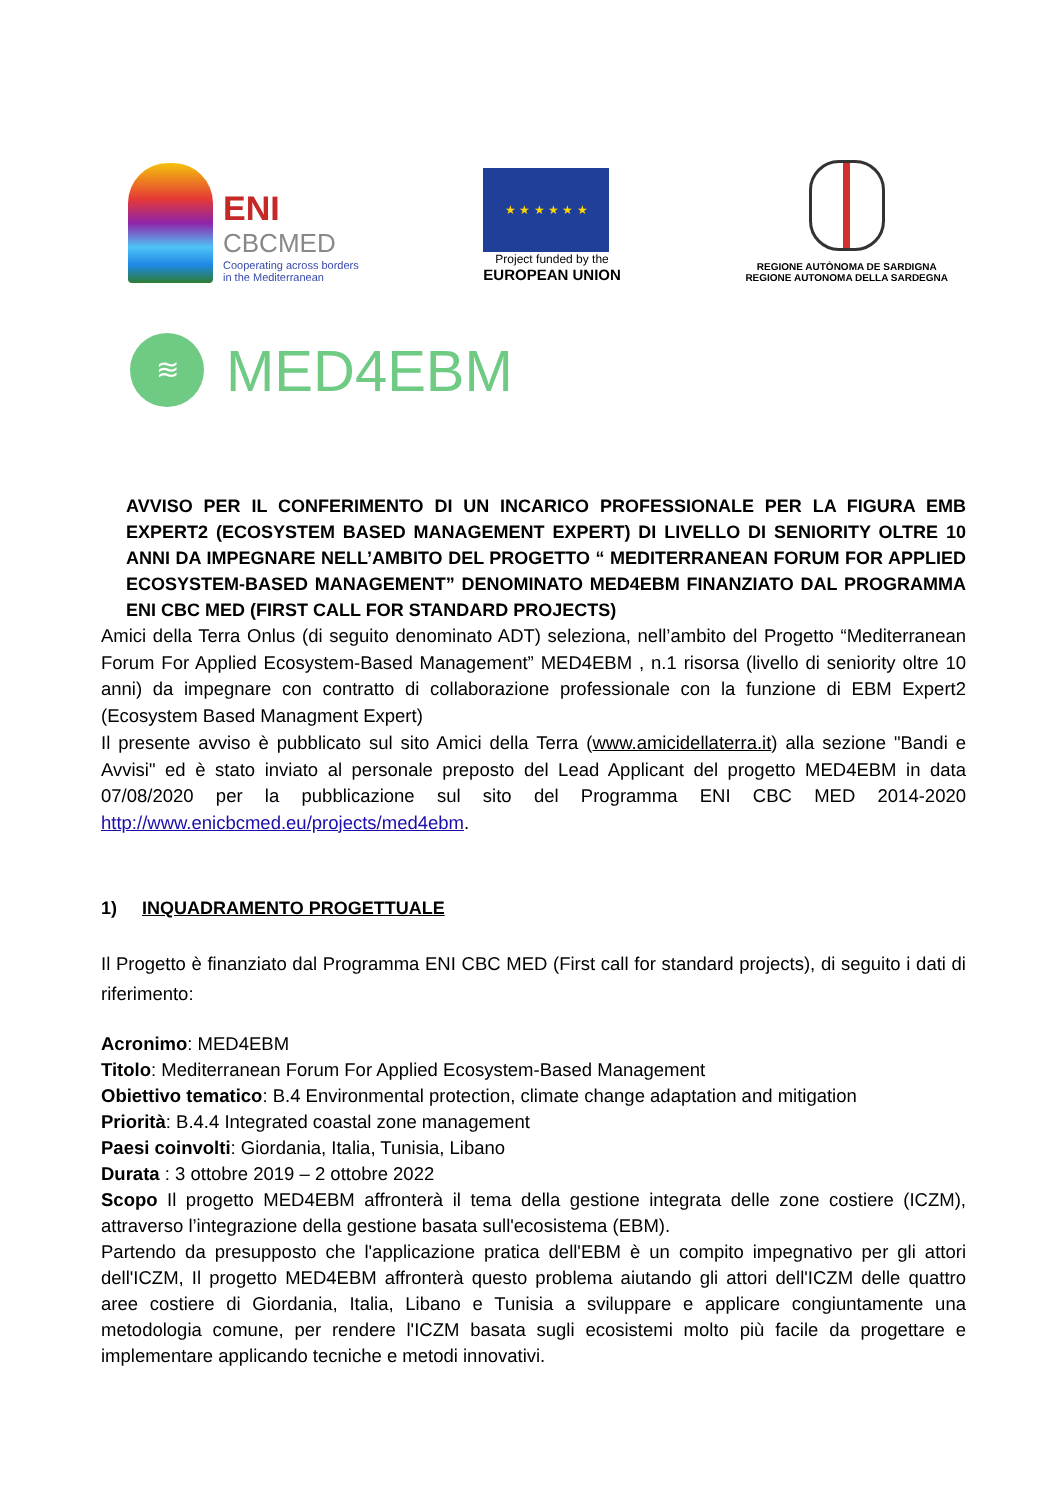ENI
CBCMED
Cooperating across borders
in the Mediterranean
★ ★ ★ ★ ★ ★
Project funded by the
EUROPEAN UNION
REGIONE AUTÒNOMA DE SARDIGNA
REGIONE AUTONOMA DELLA SARDEGNA
≋
MED4EBM
AVVISO PER IL CONFERIMENTO DI UN INCARICO PROFESSIONALE PER LA FIGURA EMB EXPERT2 (ECOSYSTEM BASED MANAGEMENT EXPERT) DI LIVELLO DI SENIORITY OLTRE 10 ANNI DA IMPEGNARE NELL’AMBITO DEL PROGETTO “ MEDITERRANEAN FORUM FOR APPLIED ECOSYSTEM-BASED MANAGEMENT” DENOMINATO MED4EBM FINANZIATO DAL PROGRAMMA ENI CBC MED (FIRST CALL FOR STANDARD PROJECTS)
Amici della Terra Onlus (di seguito denominato ADT) seleziona, nell’ambito del Progetto “Mediterranean Forum For Applied Ecosystem-Based Management” MED4EBM , n.1 risorsa (livello di seniority oltre 10 anni) da impegnare con contratto di collaborazione professionale con la funzione di EBM Expert2 (Ecosystem Based Managment Expert)
Il presente avviso è pubblicato sul sito Amici della Terra (www.amicidellaterra.it) alla sezione "Bandi e Avvisi" ed è stato inviato al personale preposto del Lead Applicant del progetto MED4EBM in data 07/08/2020 per la pubblicazione sul sito del Programma ENI CBC MED 2014-2020 http://www.enicbcmed.eu/projects/med4ebm.
1) INQUADRAMENTO PROGETTUALE
Il Progetto è finanziato dal Programma ENI CBC MED (First call for standard projects), di seguito i dati di riferimento:
Acronimo: MED4EBM
Titolo: Mediterranean Forum For Applied Ecosystem-Based Management
Obiettivo tematico: B.4 Environmental protection, climate change adaptation and mitigation
Priorità: B.4.4 Integrated coastal zone management
Paesi coinvolti: Giordania, Italia, Tunisia, Libano
Durata : 3 ottobre 2019 – 2 ottobre 2022
Scopo Il progetto MED4EBM affronterà il tema della gestione integrata delle zone costiere (ICZM), attraverso l’integrazione della gestione basata sull'ecosistema (EBM).
Partendo da presupposto che l'applicazione pratica dell'EBM è un compito impegnativo per gli attori dell'ICZM, Il progetto MED4EBM affronterà questo problema aiutando gli attori dell'ICZM delle quattro aree costiere di Giordania, Italia, Libano e Tunisia a sviluppare e applicare congiuntamente una metodologia comune, per rendere l'ICZM basata sugli ecosistemi molto più facile da progettare e implementare applicando tecniche e metodi innovativi.